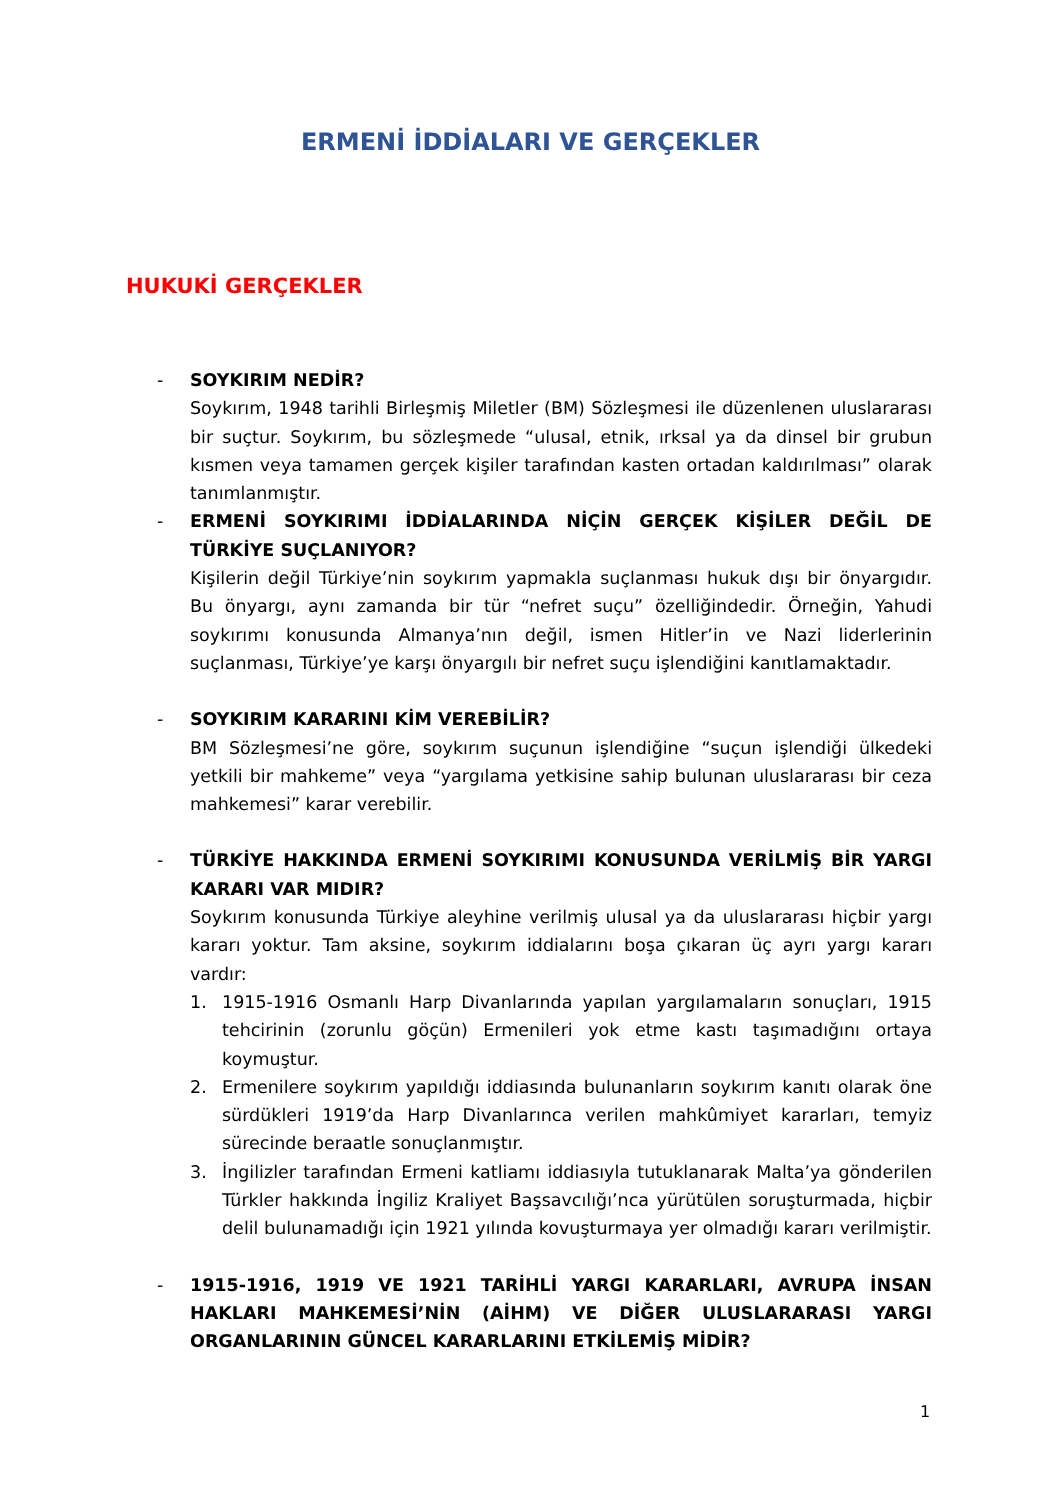ERMENİ İDDİALARI VE GERÇEKLER
HUKUKİ GERÇEKLER
- SOYKIRIM NEDİR?
Soykırım, 1948 tarihli Birleşmiş Miletler (BM) Sözleşmesi ile düzenlenen uluslararası bir suçtur. Soykırım, bu sözleşmede “ulusal, etnik, ırksal ya da dinsel bir grubun kısmen veya tamamen gerçek kişiler tarafından kasten ortadan kaldırılması” olarak tanımlanmıştır.
- ERMENİ SOYKIRIMI İDDİALARINDA NİÇİN GERÇEK KİŞİLER DEĞİL DE TÜRKİYE SUÇLANIYOR?
Kişilerin değil Türkiye’nin soykırım yapmakla suçlanması hukuk dışı bir önyargıdır. Bu önyargı, aynı zamanda bir tür “nefret suçu” özelliğindedir. Örneğin, Yahudi soykırımı konusunda Almanya’nın değil, ismen Hitler’in ve Nazi liderlerinin suçlanması, Türkiye’ye karşı önyargılı bir nefret suçu işlendiğini kanıtlamaktadır.
- SOYKIRIM KARARINI KİM VEREBİLİR?
BM Sözleşmesi’ne göre, soykırım suçunun işlendiğine “suçun işlendiği ülkedeki yetkili bir mahkeme” veya “yargılama yetkisine sahip bulunan uluslararası bir ceza mahkemesi” karar verebilir.
- TÜRKİYE HAKKINDA ERMENİ SOYKIRIMI KONUSUNDA VERİLMİŞ BİR YARGI KARARI VAR MIDIR?
Soykırım konusunda Türkiye aleyhine verilmiş ulusal ya da uluslararası hiçbir yargı kararı yoktur. Tam aksine, soykırım iddialarını boşa çıkaran üç ayrı yargı kararı vardır:
1. 1915-1916 Osmanlı Harp Divanlarında yapılan yargılamaların sonuçları, 1915 tehcirinin (zorunlu göçün) Ermenileri yok etme kastı taşımadığını ortaya koymuştur.
2. Ermenilere soykırım yapıldığı iddiasında bulunanların soykırım kanıtı olarak öne sürdükleri 1919’da Harp Divanlarınca verilen mahkûmiyet kararları, temyiz sürecinde beraatle sonuçlanmıştır.
3. İngilizler tarafından Ermeni katliamı iddiasıyla tutuklanarak Malta’ya gönderilen Türkler hakkında İngiliz Kraliyet Başsavcılığı’nca yürütülen soruşturmada, hiçbir delil bulunamadığı için 1921 yılında kovuşturmaya yer olmadığı kararı verilmiştir.
- 1915-1916, 1919 VE 1921 TARİHLİ YARGI KARARLARI, AVRUPA İNSAN HAKLARI MAHKEMESİ’NİN (AİHM) VE DİĞER ULUSLARARASI YARGI ORGANLARININ GÜNCEL KARARLARINI ETKİLEMİŞ MİDİR?
1